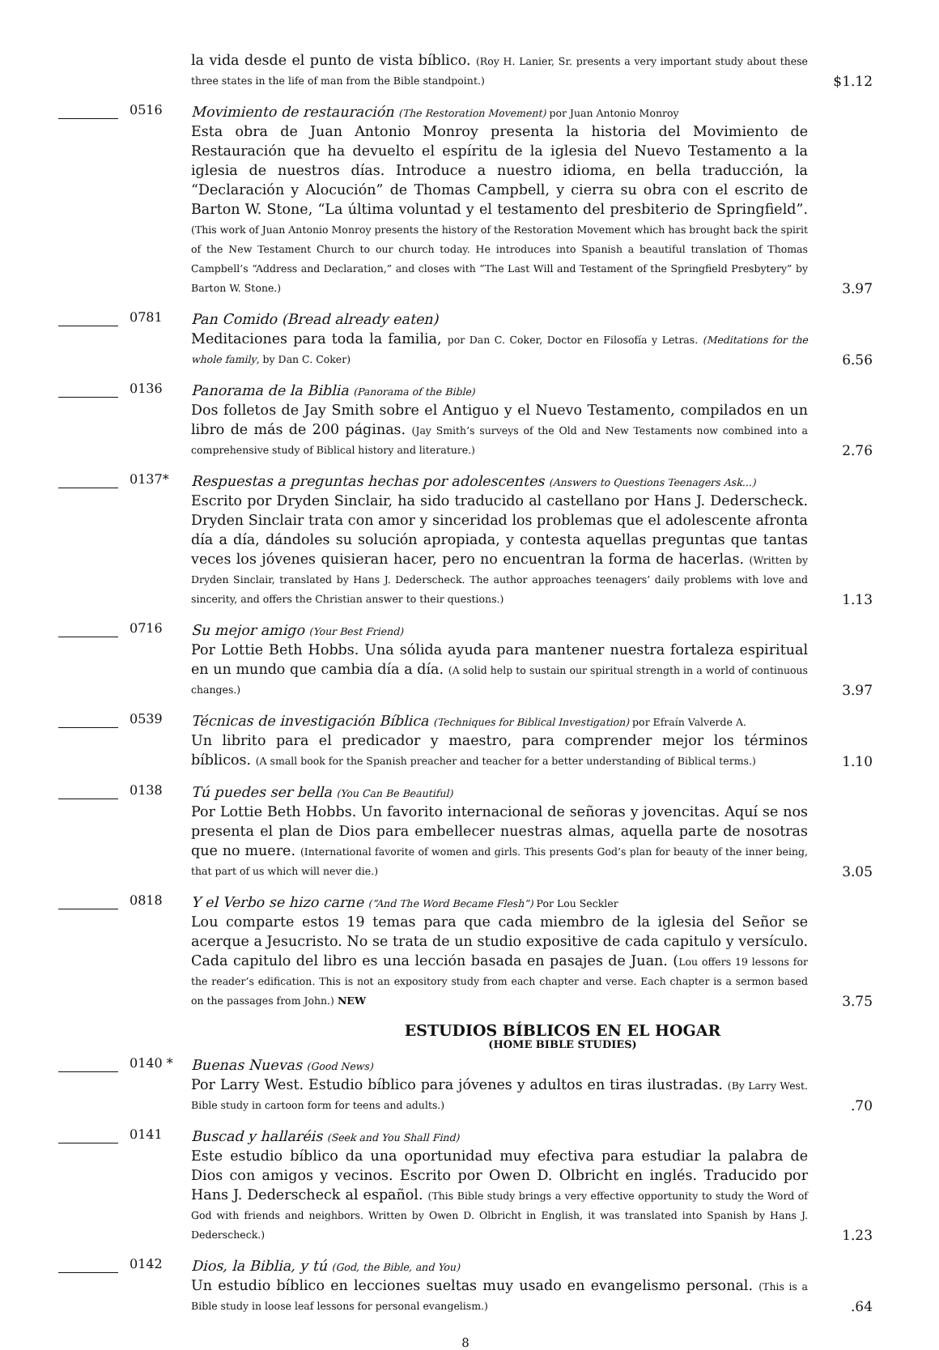la vida desde el punto de vista bíblico. (Roy H. Lanier, Sr. presents a very important study about these three states in the life of man from the Bible standpoint.)
$1.12
0516
Movimiento de restauración (The Restoration Movement) por Juan Antonio Monroy
Esta obra de Juan Antonio Monroy presenta la historia del Movimiento de Restauración que ha devuelto el espíritu de la iglesia del Nuevo Testamento a la iglesia de nuestros días. Introduce a nuestro idioma, en bella traducción, la “Declaración y Alocución” de Thomas Campbell, y cierra su obra con el escrito de Barton W. Stone, “La última voluntad y el testamento del presbiterio de Springfield”. (This work of Juan Antonio Monroy presents the history of the Restoration Movement which has brought back the spirit of the New Testament Church to our church today. He introduces into Spanish a beautiful translation of Thomas Campbell’s “Address and Declaration,” and closes with “The Last Will and Testament of the Springfield Presbytery” by Barton W. Stone.)
3.97
0781
Pan Comido (Bread already eaten)
Meditaciones para toda la familia, por Dan C. Coker, Doctor en Filosofía y Letras. (Meditations for the whole family, by Dan C. Coker)
6.56
0136
Panorama de la Biblia (Panorama of the Bible)
Dos folletos de Jay Smith sobre el Antiguo y el Nuevo Testamento, compilados en un libro de más de 200 páginas. (Jay Smith’s surveys of the Old and New Testaments now combined into a comprehensive study of Biblical history and literature.)
2.76
0137*
Respuestas a preguntas hechas por adolescentes (Answers to Questions Teenagers Ask...)
Escrito por Dryden Sinclair, ha sido traducido al castellano por Hans J. Dederscheck. Dryden Sinclair trata con amor y sinceridad los problemas que el adolescente afronta día a día, dándoles su solución apropiada, y contesta aquellas preguntas que tantas veces los jóvenes quisieran hacer, pero no encuentran la forma de hacerlas. (Written by Dryden Sinclair, translated by Hans J. Dederscheck. The author approaches teenagers’ daily problems with love and sincerity, and offers the Christian answer to their questions.)
1.13
0716
Su mejor amigo (Your Best Friend)
Por Lottie Beth Hobbs. Una sólida ayuda para mantener nuestra fortaleza espiritual en un mundo que cambia día a día. (A solid help to sustain our spiritual strength in a world of continuous changes.)
3.97
0539
Técnicas de investigación Bíblica (Techniques for Biblical Investigation) por Efraín Valverde A.
Un librito para el predicador y maestro, para comprender mejor los términos bíblicos. (A small book for the Spanish preacher and teacher for a better understanding of Biblical terms.)
1.10
0138
Tú puedes ser bella (You Can Be Beautiful)
Por Lottie Beth Hobbs. Un favorito internacional de señoras y jovencitas. Aquí se nos presenta el plan de Dios para embellecer nuestras almas, aquella parte de nosotras que no muere. (International favorite of women and girls. This presents God’s plan for beauty of the inner being, that part of us which will never die.)
3.05
0818
Y el Verbo se hizo carne (“And The Word Became Flesh”) Por Lou Seckler
Lou comparte estos 19 temas para que cada miembro de la iglesia del Señor se acerque a Jesucristo. No se trata de un studio expositive de cada capitulo y versículo. Cada capitulo del libro es una lección basada en pasajes de Juan. (Lou offers 19 lessons for the reader’s edification. This is not an expository study from each chapter and verse. Each chapter is a sermon based on the passages from John.) NEW
3.75
ESTUDIOS BÍBLICOS EN EL HOGAR
(HOME BIBLE STUDIES)
0140 *
Buenas Nuevas (Good News)
Por Larry West. Estudio bíblico para jóvenes y adultos en tiras ilustradas. (By Larry West. Bible study in cartoon form for teens and adults.)
.70
0141
Buscad y hallaréis (Seek and You Shall Find)
Este estudio bíblico da una oportunidad muy efectiva para estudiar la palabra de Dios con amigos y vecinos. Escrito por Owen D. Olbricht en inglés. Traducido por Hans J. Dederscheck al español. (This Bible study brings a very effective opportunity to study the Word of God with friends and neighbors. Written by Owen D. Olbricht in English, it was translated into Spanish by Hans J. Dederscheck.)
1.23
0142
Dios, la Biblia, y tú (God, the Bible, and You)
Un estudio bíblico en lecciones sueltas muy usado en evangelismo personal. (This is a Bible study in loose leaf lessons for personal evangelism.)
.64
8